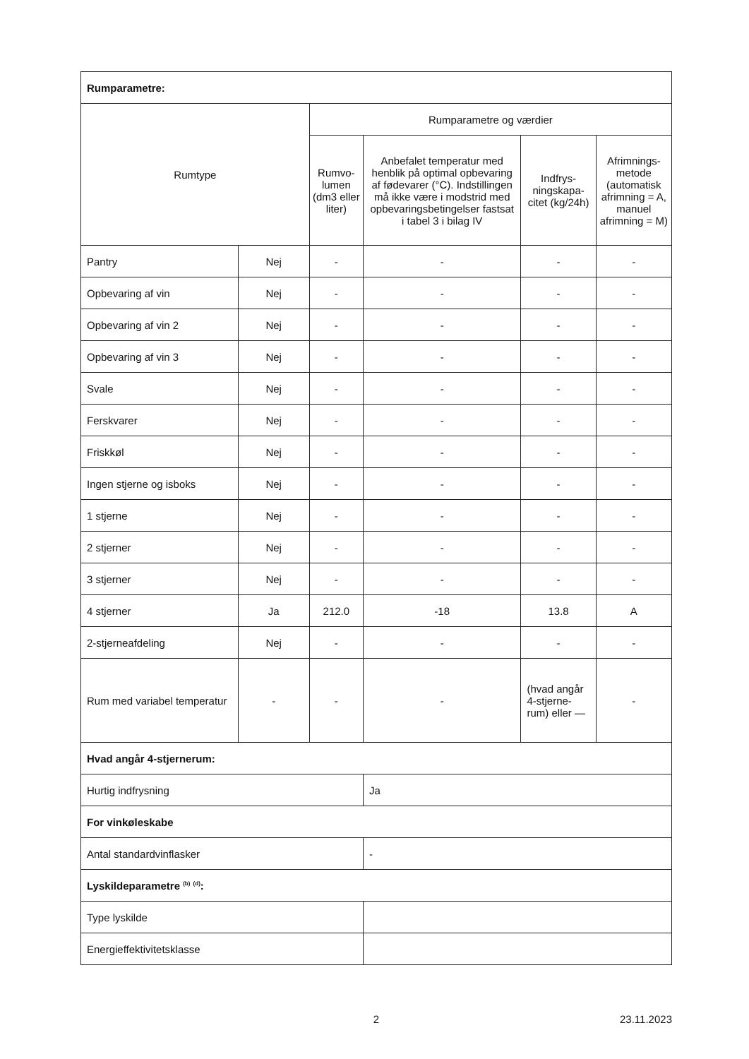| Rumparametre: | | | | | |
| Rumtype | | Rumparametre og værdier | | | |
| | | Rumvo-lumen (dm3 eller liter) | Anbefalet temperatur med henblik på optimal opbevaring af fødevarer (°C). Indstillingen må ikke være i modstrid med opbevaringsbetingelser fastsat i tabel 3 i bilag IV | Indfrys-ningskapa-citet (kg/24h) | Afrimnings-metode (automatisk afrimning = A, manuel afrimning = M) |
| Pantry | Nej | - | - | - | - |
| Opbevaring af vin | Nej | - | - | - | - |
| Opbevaring af vin 2 | Nej | - | - | - | - |
| Opbevaring af vin 3 | Nej | - | - | - | - |
| Svale | Nej | - | - | - | - |
| Ferskvarer | Nej | - | - | - | - |
| Friskkøl | Nej | - | - | - | - |
| Ingen stjerne og isboks | Nej | - | - | - | - |
| 1 stjerne | Nej | - | - | - | - |
| 2 stjerner | Nej | - | - | - | - |
| 3 stjerner | Nej | - | - | - | - |
| 4 stjerner | Ja | 212.0 | -18 | 13.8 | A |
| 2-stjerneafdeling | Nej | - | - | - | - |
| Rum med variabel temperatur | - | - | - | (hvad angår 4-stjerne-rum) eller — | - |
| Hvad angår 4-stjernerum: | | | | | |
| Hurtig indfrysning | | | Ja | | |
| For vinkøleskabe | | | | | |
| Antal standardvinflasker | | | - | | |
| Lyskildeparametre <sup>(b)</sup> <sup>(d)</sup>: | | | | | |
| Type lyskilde | | | | | |
| Energieffektivitetsklasse | | | | | |
2 23.11.2023